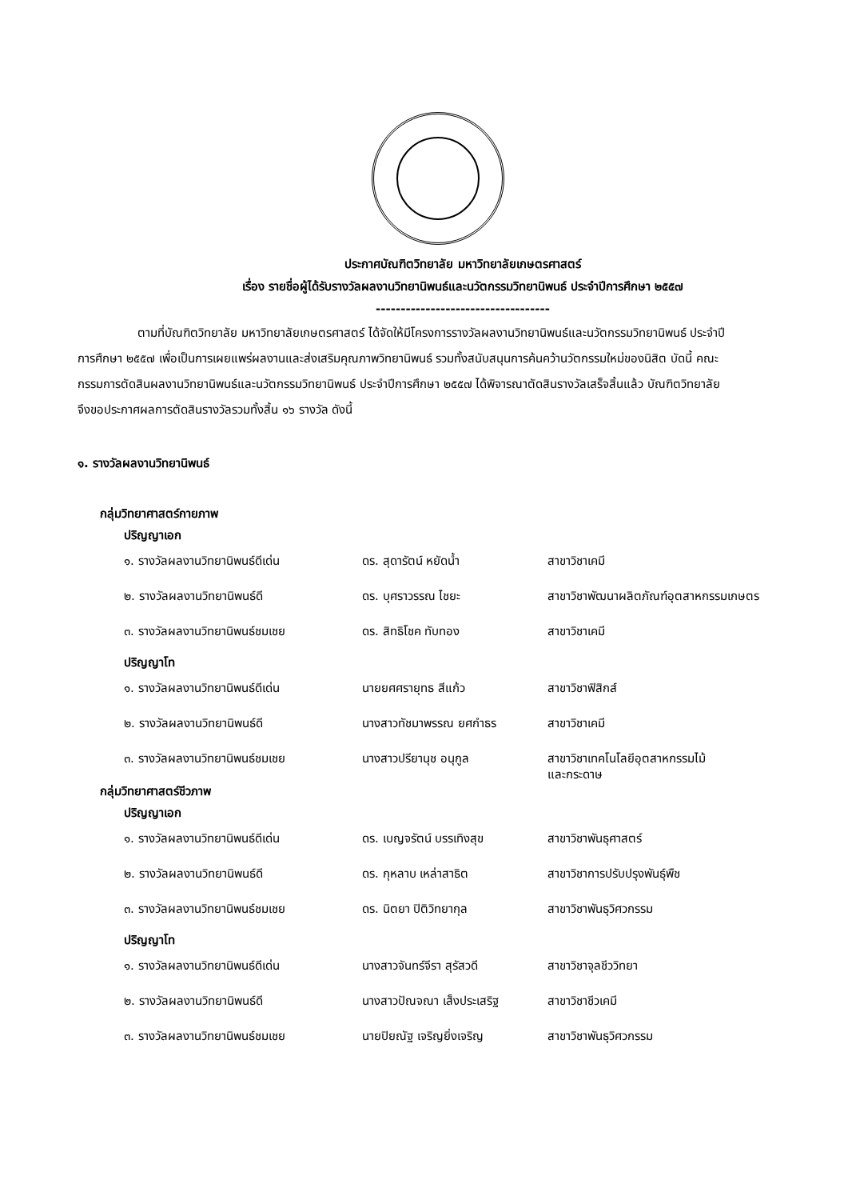ประกาศบัณฑิตวิทยาลัย มหาวิทยาลัยเกษตรศาสตร์
เรื่อง รายชื่อผู้ได้รับรางวัลผลงานวิทยานิพนธ์และนวัตกรรมวิทยานิพนธ์ ประจำปีการศึกษา ๒๕๕๗
-----------------------------------
ตามที่บัณฑิตวิทยาลัย มหาวิทยาลัยเกษตรศาสตร์ ได้จัดให้มีโครงการรางวัลผลงานวิทยานิพนธ์และนวัตกรรมวิทยานิพนธ์ ประจำปีการศึกษา ๒๕๕๗ เพื่อเป็นการเผยแพร่ผลงานและส่งเสริมคุณภาพวิทยานิพนธ์ รวมทั้งสนับสนุนการค้นคว้านวัตกรรมใหม่ของนิสิต บัดนี้ คณะกรรมการตัดสินผลงานวิทยานิพนธ์และนวัตกรรมวิทยานิพนธ์ ประจำปีการศึกษา ๒๕๕๗ ได้พิจารณาตัดสินรางวัลเสร็จสิ้นแล้ว บัณฑิตวิทยาลัยจึงขอประกาศผลการตัดสินรางวัลรวมทั้งสิ้น ๑๖ รางวัล ดังนี้
๑. รางวัลผลงานวิทยานิพนธ์
กลุ่มวิทยาศาสตร์กายภาพ
ปริญญาเอก
| ๑. รางวัลผลงานวิทยานิพนธ์ดีเด่น | ดร. สุดารัตน์ หยัดน้ำ | สาขาวิชาเคมี |
| ๒. รางวัลผลงานวิทยานิพนธ์ดี | ดร. บุศราวรรณ ไชยะ | สาขาวิชาพัฒนาผลิตภัณฑ์อุตสาหกรรมเกษตร |
| ๓. รางวัลผลงานวิทยานิพนธ์ชมเชย | ดร. สิทธิโชค ทับทอง | สาขาวิชาเคมี |
ปริญญาโท
| ๑. รางวัลผลงานวิทยานิพนธ์ดีเด่น | นายยศศรายุทธ สีแก้ว | สาขาวิชาฟิสิกส์ |
| ๒. รางวัลผลงานวิทยานิพนธ์ดี | นางสาวทัชมาพรรณ ยศกำธร | สาขาวิชาเคมี |
| ๓. รางวัลผลงานวิทยานิพนธ์ชมเชย | นางสาวปรียานุช อนุกูล | สาขาวิชาเทคโนโลยีอุตสาหกรรมไม้ และกระดาษ |
กลุ่มวิทยาศาสตร์ชีวภาพ
ปริญญาเอก
| ๑. รางวัลผลงานวิทยานิพนธ์ดีเด่น | ดร. เบญจรัตน์ บรรเทิงสุข | สาขาวิชาพันธุศาสตร์ |
| ๒. รางวัลผลงานวิทยานิพนธ์ดี | ดร. กุหลาบ เหล่าสาธิต | สาขาวิชาการปรับปรุงพันธุ์พืช |
| ๓. รางวัลผลงานวิทยานิพนธ์ชมเชย | ดร. นิตยา ปิติวิทยากุล | สาขาวิชาพันธุวิศวกรรม |
ปริญญาโท
| ๑. รางวัลผลงานวิทยานิพนธ์ดีเด่น | นางสาวจันทร์จีรา สุรัสวดี | สาขาวิชาจุลชีววิทยา |
| ๒. รางวัลผลงานวิทยานิพนธ์ดี | นางสาวปัณจณา เส็งประเสริฐ | สาขาวิชาชีวเคมี |
| ๓. รางวัลผลงานวิทยานิพนธ์ชมเชย | นายปิยณัฐ เจริญยิ่งเจริญ | สาขาวิชาพันธุวิศวกรรม |